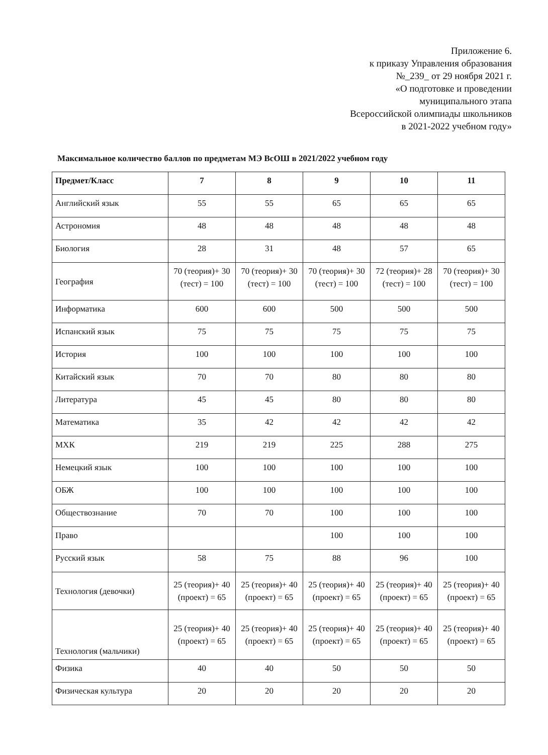Приложение 6.
к приказу Управления образования
№_239_ от 29 ноября 2021 г.
«О подготовке и проведении
муниципального этапа
Всероссийской олимпиады школьников
в 2021-2022 учебном году»
Максимальное количество баллов по предметам МЭ ВсОШ в 2021/2022 учебном году
| Предмет/Класс | 7 | 8 | 9 | 10 | 11 |
| --- | --- | --- | --- | --- | --- |
| Английский язык | 55 | 55 | 65 | 65 | 65 |
| Астрономия | 48 | 48 | 48 | 48 | 48 |
| Биология | 28 | 31 | 48 | 57 | 65 |
| География | 70 (теория)+ 30 (тест) = 100 | 70 (теория)+ 30 (тест) = 100 | 70 (теория)+ 30 (тест) = 100 | 72 (теория)+ 28 (тест) = 100 | 70 (теория)+ 30 (тест) = 100 |
| Информатика | 600 | 600 | 500 | 500 | 500 |
| Испанский язык | 75 | 75 | 75 | 75 | 75 |
| История | 100 | 100 | 100 | 100 | 100 |
| Китайский язык | 70 | 70 | 80 | 80 | 80 |
| Литература | 45 | 45 | 80 | 80 | 80 |
| Математика | 35 | 42 | 42 | 42 | 42 |
| МХК | 219 | 219 | 225 | 288 | 275 |
| Немецкий язык | 100 | 100 | 100 | 100 | 100 |
| ОБЖ | 100 | 100 | 100 | 100 | 100 |
| Обществознание | 70 | 70 | 100 | 100 | 100 |
| Право | | | 100 | 100 | 100 |
| Русский язык | 58 | 75 | 88 | 96 | 100 |
| Технология (девочки) | 25 (теория)+ 40 (проект) = 65 | 25 (теория)+ 40 (проект) = 65 | 25 (теория)+ 40 (проект) = 65 | 25 (теория)+ 40 (проект) = 65 | 25 (теория)+ 40 (проект) = 65 |
| Технология (мальчики) | 25 (теория)+ 40 (проект) = 65 | 25 (теория)+ 40 (проект) = 65 | 25 (теория)+ 40 (проект) = 65 | 25 (теория)+ 40 (проект) = 65 | 25 (теория)+ 40 (проект) = 65 |
| Физика | 40 | 40 | 50 | 50 | 50 |
| Физическая культура | 20 | 20 | 20 | 20 | 20 |